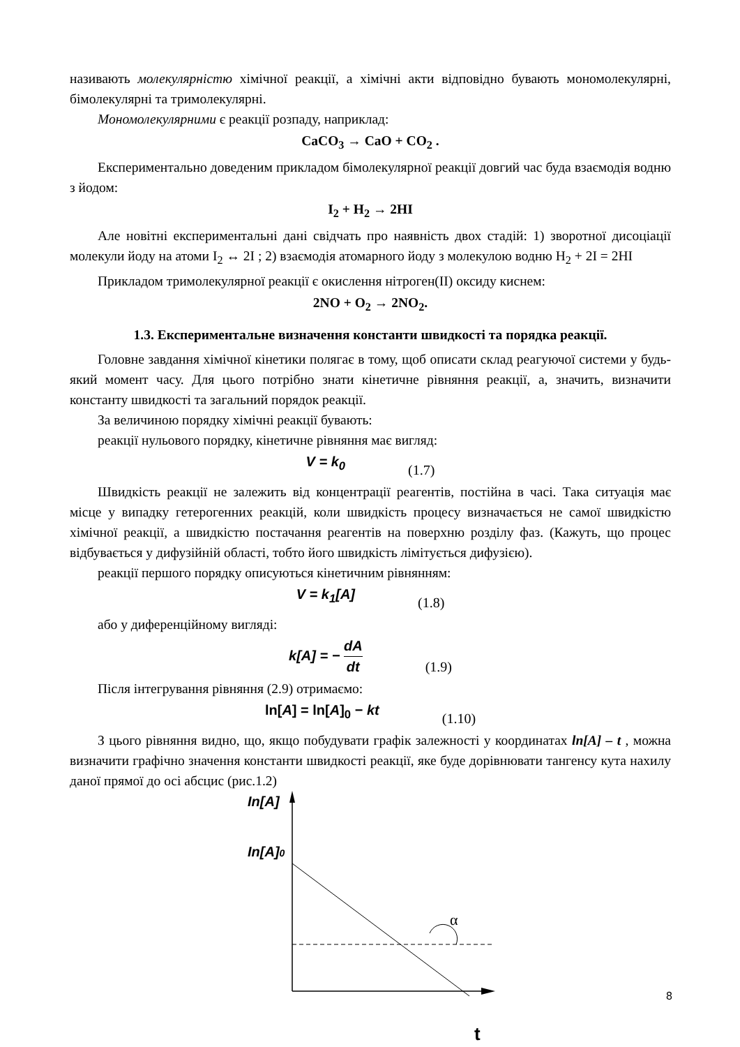називають молекулярністю хімічної реакції, а хімічні акти відповідно бувають мономолекулярні, бімолекулярні та тримолекулярні.
Мономолекулярними є реакції розпаду, наприклад:
CaCO<sub>3</sub> → CaO + CO<sub>2</sub> .
Експериментально доведеним прикладом бімолекулярної реакції довгий час буда взаємодія водню з йодом:
I<sub>2</sub> + H<sub>2</sub> → 2HI
Але новітні експериментальні дані свідчать про наявність двох стадій: 1) зворотної дисоціації молекули йоду на атоми I<sub>2</sub> ↔ 2I ; 2) взаємодія атомарного йоду з молекулою водню H<sub>2</sub> + 2I = 2HI
Прикладом тримолекулярної реакції є окислення нітроген(II) оксиду киснем:
2NO + O<sub>2</sub> → 2NO<sub>2</sub>.
1.3. Експериментальне визначення константи швидкості та порядка реакції.
Головне завдання хімічної кінетики полягає в тому, щоб описати склад реагуючої системи у будь-який момент часу. Для цього потрібно знати кінетичне рівняння реакції, а, значить, визначити константу швидкості та загальний порядок реакції.
За величиною порядку хімічні реакції бувають:
реакції нульового порядку, кінетичне рівняння має вигляд:
V = k<sub>0</sub> (1.7)
Швидкість реакції не залежить від концентрації реагентів, постійна в часі. Така ситуація має місце у випадку гетерогенних реакцій, коли швидкість процесу визначається не самої швидкістю хімічної реакції, а швидкістю постачання реагентів на поверхню розділу фаз. (Кажуть, що процес відбувається у дифузійній області, тобто його швидкість лімітується дифузією).
реакції першого порядку описуються кінетичним рівнянням:
V = k<sub>1</sub>[A] (1.8)
або у диференційному вигляді:
k[A] = − dA dt (1.9)
Після інтегрування рівняння (2.9) отримаємо:
ln[A] = ln[A]<sub>0</sub> − kt (1.10)
З цього рівняння видно, що, якщо побудувати графік залежності у координатах ln[A] – t , можна визначити графічно значення константи швидкості реакції, яке буде дорівнювати тангенсу кута нахилу даної прямої до осі абсцис (рис.1.2)
In[A]
In[A]0
α
t
8